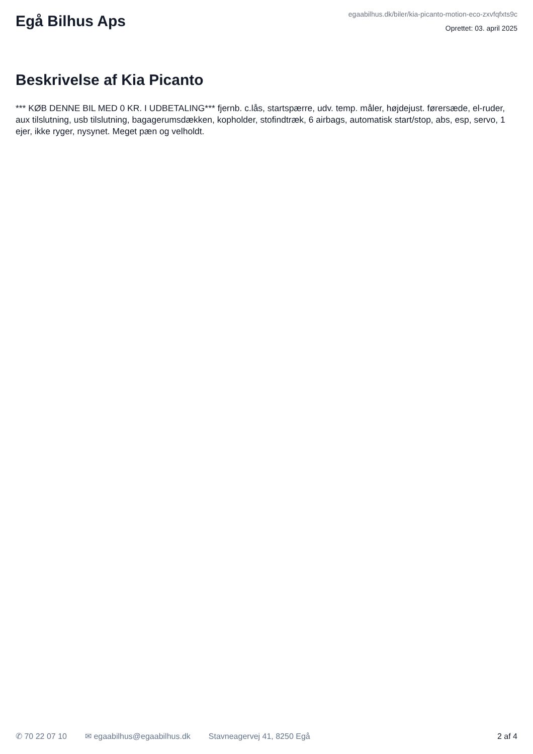Egå Bilhus Aps
egaabilhus.dk/biler/kia-picanto-motion-eco-zxvfqfxts9c
Oprettet: 03. april 2025
Beskrivelse af Kia Picanto
*** KØB DENNE BIL MED 0 KR. I UDBETALING*** fjernb. c.lås, startspærre, udv. temp. måler, højdejust. førersæde, el-ruder, aux tilslutning, usb tilslutning, bagagerumsdækken, kopholder, stofindtræk, 6 airbags, automatisk start/stop, abs, esp, servo, 1 ejer, ikke ryger, nysynet. Meget pæn og velholdt.
✆ 70 22 07 10 ✉ egaabilhus@egaabilhus.dk Stavneagervej 41, 8250 Egå 2 af 4